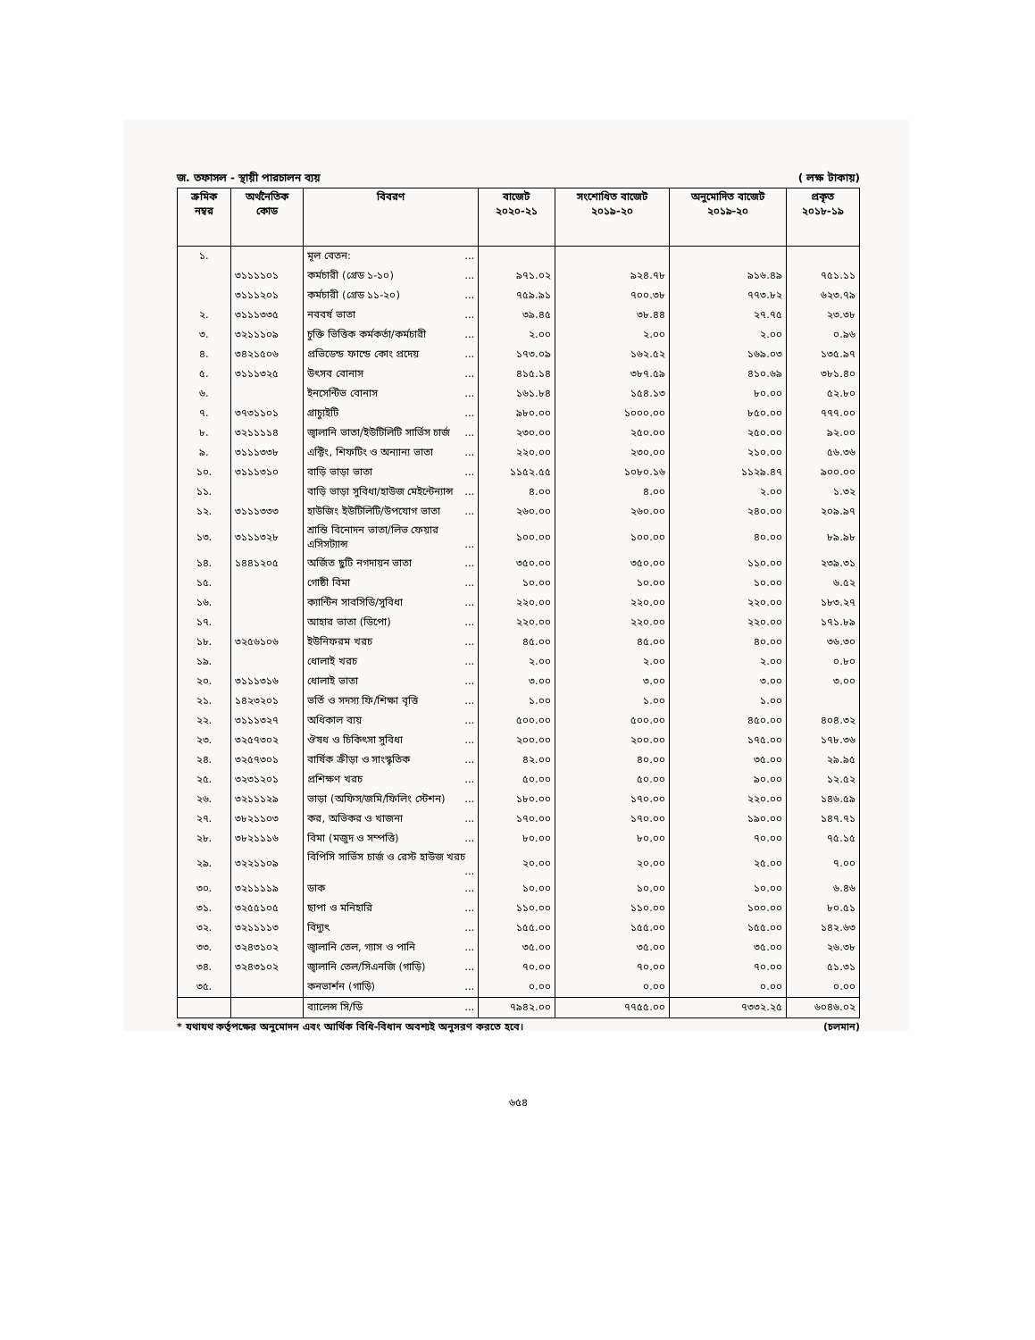জ. তফাসল - স্থায়ী পারচালন ব্যয় ( লক্ষ টাকায়)
| ক্রমিক নম্বর | অর্থনৈতিক কোড | বিবরণ | বাজেট ২০২০-২১ | সংশোধিত বাজেট ২০১৯-২০ | অনুমোদিত বাজেট ২০১৯-২০ | প্রকৃত ২০১৮-১৯ |
| --- | --- | --- | --- | --- | --- | --- |
| ১. | | মূল বেতন: ... | | | | |
| | ৩১১১১০১ | কর্মচারী (গ্রেড ১-১০) ... | ৯৭১.০২ | ৯২৪.৭৮ | ৯১৬.৪৯ | ৭৫১.১১ |
| | ৩১১১২০১ | কর্মচারী (গ্রেড ১১-২০) ... | ৭৫৯.৯১ | ৭০০.৩৮ | ৭৭৩.৮২ | ৬২৩.৭৯ |
| ২. | ৩১১১৩৩৫ | নববর্ষ ভাতা ... | ৩৯.৪৫ | ৩৮.৪৪ | ২৭.৭৫ | ২৩.৩৮ |
| ৩. | ৩২১১১০৯ | চুক্তি ভিত্তিক কর্মকর্তা/কর্মচারী ... | ২.০০ | ২.০০ | ২.০০ | ০.৯৬ |
| ৪. | ৩৪২১৫০৬ | প্রভিডেন্ড ফান্ডে কোং প্রদেয় ... | ১৭৩.০৯ | ১৬২.৫২ | ১৬৯.০৩ | ১৩৫.৯৭ |
| ৫. | ৩১১১৩২৫ | উৎসব বোনাস ... | ৪১৫.১৪ | ৩৮৭.৫৯ | ৪১০.৬৯ | ৩৮১.৪০ |
| ৬. | | ইনসেন্টিভ বোনাস ... | ১৬১.৮৪ | ১৫৪.১৩ | ৮০.০০ | ৫২.৮০ |
| ৭. | ৩৭৩১১০১ | গ্রাচ্যুইটি ... | ৯৮০.০০ | ১০০০.০০ | ৮৫০.০০ | ৭৭৭.০০ |
| ৮. | ৩২১১১১৪ | জ্বালানি ভাতা/ইউটিলিটি সার্ভিস চার্জ ... | ২৩০.০০ | ২৫০.০০ | ২৫০.০০ | ৯২.০০ |
| ৯. | ৩১১১৩৩৮ | এক্টিং, শিফটিং ও অন্যান্য ভাতা ... | ২২০.০০ | ২৩০.০০ | ২১০.০০ | ৫৬.৩৬ |
| ১০. | ৩১১১৩১০ | বাড়ি ভাড়া ভাতা ... | ১১৫২.৫৫ | ১০৮০.১৬ | ১১২৯.৪৭ | ৯০০.০০ |
| ১১. | | বাড়ি ভাড়া সুবিধা/হাউজ মেইন্টেন্যান্স ... | ৪.০০ | ৪.০০ | ২.০০ | ১.৩২ |
| ১২. | ৩১১১৩৩৩ | হাউজিং ইউটিলিটি/উপযোগ ভাতা ... | ২৬০.০০ | ২৬০.০০ | ২৪০.০০ | ২০৯.৯৭ |
| ১৩. | ৩১১১৩২৮ | শ্রান্তি বিনোদন ভাতা/লিভ ফেয়ার এসিসট্যান্স ... | ১০০.০০ | ১০০.০০ | ৪০.০০ | ৮৯.৯৮ |
| ১৪. | ১৪৪১২০৫ | অর্জিত ছুটি নগদায়ন ভাতা ... | ৩৫০.০০ | ৩৫০.০০ | ১১০.০০ | ২৩৯.৩১ |
| ১৫. | | গোষ্ঠী বিমা ... | ১০.০০ | ১০.০০ | ১০.০০ | ৬.৫২ |
| ১৬. | | ক্যান্টিন সাবসিডি/সুবিধা ... | ২২০.০০ | ২২০.০০ | ২২০.০০ | ১৮৩.২৭ |
| ১৭. | | আহার ভাতা (ডিপো) ... | ২২০.০০ | ২২০.০০ | ২২০.০০ | ১৭১.৮৯ |
| ১৮. | ৩২৫৬১০৬ | ইউনিফরম খরচ ... | ৪৫.০০ | ৪৫.০০ | ৪০.০০ | ৩৬.৩০ |
| ১৯. | | ধোলাই খরচ ... | ২.০০ | ২.০০ | ২.০০ | ০.৮০ |
| ২০. | ৩১১১৩১৬ | ধোলাই ভাতা ... | ৩.০০ | ৩.০০ | ৩.০০ | ৩.০০ |
| ২১. | ১৪২৩২০১ | ভর্তি ও সদস্য ফি/শিক্ষা বৃত্তি ... | ১.০০ | ১.০০ | ১.০০ | |
| ২২. | ৩১১১৩২৭ | অধিকাল ব্যয় ... | ৫০০.০০ | ৫০০.০০ | ৪৫০.০০ | ৪০৪.৩২ |
| ২৩. | ৩২৫৭৩০২ | ঔষধ ও চিকিৎসা সুবিধা ... | ২০০.০০ | ২০০.০০ | ১৭৫.০০ | ১৭৮.৩৬ |
| ২৪. | ৩২৫৭৩০১ | বার্ষিক ক্রীড়া ও সাংস্কৃতিক ... | ৪২.০০ | ৪০.০০ | ৩৫.০০ | ২৯.৯৫ |
| ২৫. | ৩২৩১২০১ | প্রশিক্ষণ খরচ ... | ৫০.০০ | ৫০.০০ | ৯০.০০ | ১২.৫২ |
| ২৬. | ৩২১১১২৯ | ভাড়া (অফিস/জমি/ফিলিং স্টেশন) ... | ১৮০.০০ | ১৭০.০০ | ২২০.০০ | ১৪৬.৫৯ |
| ২৭. | ৩৮২১১০৩ | কর, অভিকর ও খাজনা ... | ১৭০.০০ | ১৭০.০০ | ১৯০.০০ | ১৪৭.৭১ |
| ২৮. | ৩৮২১১১৬ | বিমা (মজুদ ও সম্পত্তি) ... | ৮০.০০ | ৮০.০০ | ৭০.০০ | ৭৫.১৫ |
| ২৯. | ৩২২১১০৯ | বিপিসি সার্ভিস চার্জ ও রেস্ট হাউজ খরচ ... | ২০.০০ | ২০.০০ | ২৫.০০ | ৭.০০ |
| ৩০. | ৩২১১১১৯ | ডাক ... | ১০.০০ | ১০.০০ | ১০.০০ | ৬.৪৬ |
| ৩১. | ৩২৫৫১০৫ | ছাপা ও মনিহারি ... | ১১০.০০ | ১১০.০০ | ১০০.০০ | ৮০.৫১ |
| ৩২. | ৩২১১১১৩ | বিদ্যুৎ ... | ১৫৫.০০ | ১৫৫.০০ | ১৫৫.০০ | ১৪২.৬৩ |
| ৩৩. | ৩২৪৩১০২ | জ্বালানি তেল, গ্যাস ও পানি ... | ৩৫.০০ | ৩৫.০০ | ৩৫.০০ | ২৬.৩৮ |
| ৩৪. | ৩২৪৩১০২ | জ্বালানি তেল/সিএনজি (গাড়ি) ... | ৭০.০০ | ৭০.০০ | ৭০.০০ | ৫১.৩১ |
| ৩৫. | | কনভার্শন (গাড়ি) ... | ০.০০ | ০.০০ | ০.০০ | ০.০০ |
| | | ব্যালেন্স সি/ডি ... | ৭৯৪২.০০ | ৭৭৫৫.০০ | ৭৩৩২.২৫ | ৬০৪৬.০২ |
* যথাযথ কর্তৃপক্ষের অনুমোদন এবং আর্থিক বিধি-বিধান অবশ্যই অনুসরণ করতে হবে। (চলমান)
৬৫৪